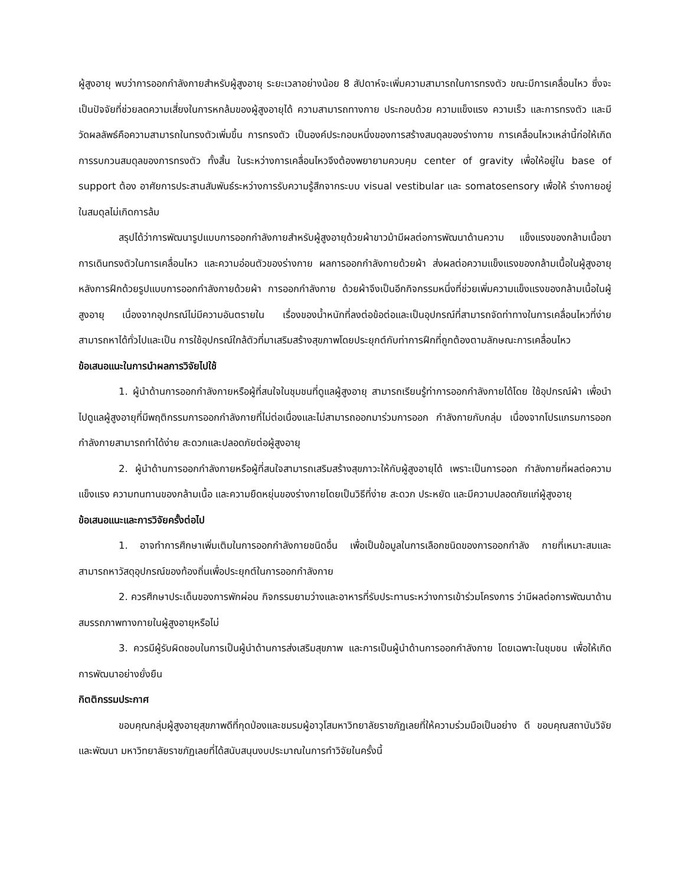ผู้สูงอายุ พบว่าการออกกำลังกายสำหรับผู้สูงอายุ ระยะเวลาอย่างน้อย 8 สัปดาห์จะเพิ่มความสามารถในการทรงตัว ขณะมีการเคลื่อนไหว ซึ่งจะเป็นปัจจัยที่ช่วยลดความเสี่ยงในการหกล้มของผู้สูงอายุได้ ความสามารถทางกาย ประกอบด้วย ความแข็งแรง ความเร็ว และการทรงตัว และมีวัดผลลัพธ์คือความสามารถในทรงตัวเพิ่มขึ้น การทรงตัว เป็นองค์ประกอบหนึ่งของการสร้างสมดุลของร่างกาย การเคลื่อนไหวเหล่านี้ก่อให้เกิดการรบกวนสมดุลของการทรงตัว ทั้งสิ้น ในระหว่างการเคลื่อนไหวจึงต้องพยายามควบคุม center of gravity เพื่อให้อยู่ใน base of support ต้อง อาศัยการประสานสัมพันธ์ระหว่างการรับความรู้สึกจากระบบ visual vestibular และ somatosensory เพื่อให้ ร่างกายอยู่ในสมดุลไม่เกิดการล้ม
สรุปได้ว่าการพัฒนารูปแบบการออกกำลังกายสำหรับผู้สูงอายุด้วยผ้าขาวม้ามีผลต่อการพัฒนาด้านความ แข็งแรงของกล้ามเนื้อขา การเดินทรงตัวในการเคลื่อนไหว และความอ่อนตัวของร่างกาย ผลการออกกำลังกายด้วยผ้า ส่งผลต่อความแข็งแรงของกล้ามเนื้อในผู้สูงอายุหลังการฝึกด้วยรูปแบบการออกกำลังกายด้วยผ้า การออกกำลังกาย ด้วยผ้าจึงเป็นอีกกิจกรรมหนึ่งที่ช่วยเพิ่มความแข็งแรงของกล้ามเนื้อในผู้สูงอายุ เนื่องจากอุปกรณ์ไม่มีความอันตรายใน เรื่องของน้ำหนักที่ลงต่อข้อต่อและเป็นอุปกรณ์ที่สามารถจัดท่าทางในการเคลื่อนไหวที่ง่าย สามารถหาได้ทั่วไปและเป็น การใช้อุปกรณ์ใกล้ตัวที่มาเสริมสร้างสุขภาพโดยประยุกต์กับท่าการฝึกที่ถูกต้องตามลักษณะการเคลื่อนไหว
ข้อเสนอแนะในการนำผลการวิจัยไปใช้
1. ผู้นำด้านการออกกำลังกายหรือผู้ที่สนใจในชุมชนที่ดูแลผู้สูงอายุ สามารถเรียนรู้ท่าการออกกำลังกายได้โดย ใช้อุปกรณ์ผ้า เพื่อนำไปดูแลผู้สูงอายุที่มีพฤติกรรมการออกกำลังกายที่ไม่ต่อเนื่องและไม่สามารถออกมาร่วมการออก กำลังกายกับกลุ่ม เนื่องจากโปรแกรมการออกกำลังกายสามารถทำได้ง่าย สะดวกและปลอดภัยต่อผู้สูงอายุ
2. ผู้นำด้านการออกกำลังกายหรือผู้ที่สนใจสามารถเสริมสร้างสุขภาวะให้กับผู้สูงอายุได้ เพราะเป็นการออก กำลังกายที่ผลต่อความแข็งแรง ความทนทานของกล้ามเนื้อ และความยืดหยุ่นของร่างกายโดยเป็นวิธีที่ง่าย สะดวก ประหยัด และมีความปลอดภัยแก่ผู้สูงอายุ
ข้อเสนอแนะและการวิจัยครั้งต่อไป
1. อาจทำการศึกษาเพิ่มเติมในการออกกำลังกายชนิดอื่น เพื่อเป็นข้อมูลในการเลือกชนิดของการออกกำลัง กายที่เหมาะสมและสามารถหาวัสดุอุปกรณ์ของท้องถิ่นเพื่อประยุกต์ในการออกกำลังกาย
2. ควรศึกษาประเด็นของการพักผ่อน กิจกรรมยามว่างและอาหารที่รับประทานระหว่างการเข้าร่วมโครงการ ว่ามีผลต่อการพัฒนาด้านสมรรถภาพทางกายในผู้สูงอายุหรือไม่
3. ควรมีผู้รับผิดชอบในการเป็นผู้นำด้านการส่งเสริมสุขภาพ และการเป็นผู้นำด้านการออกกำลังกาย โดยเฉพาะในชุมชน เพื่อให้เกิดการพัฒนาอย่างยั่งยืน
กิตติกรรมประกาศ
ขอบคุณกลุ่มผู้สูงอายุสุขภาพดีที่กุดป่องและชมรมผู้อาวุโสมหาวิทยาลัยราชภัฏเลยที่ให้ความร่วมมือเป็นอย่าง ดี ขอบคุณสถาบันวิจัยและพัฒนา มหาวิทยาลัยราชภัฏเลยที่ได้สนับสนุนงบประมาณในการทำวิจัยในครั้งนี้